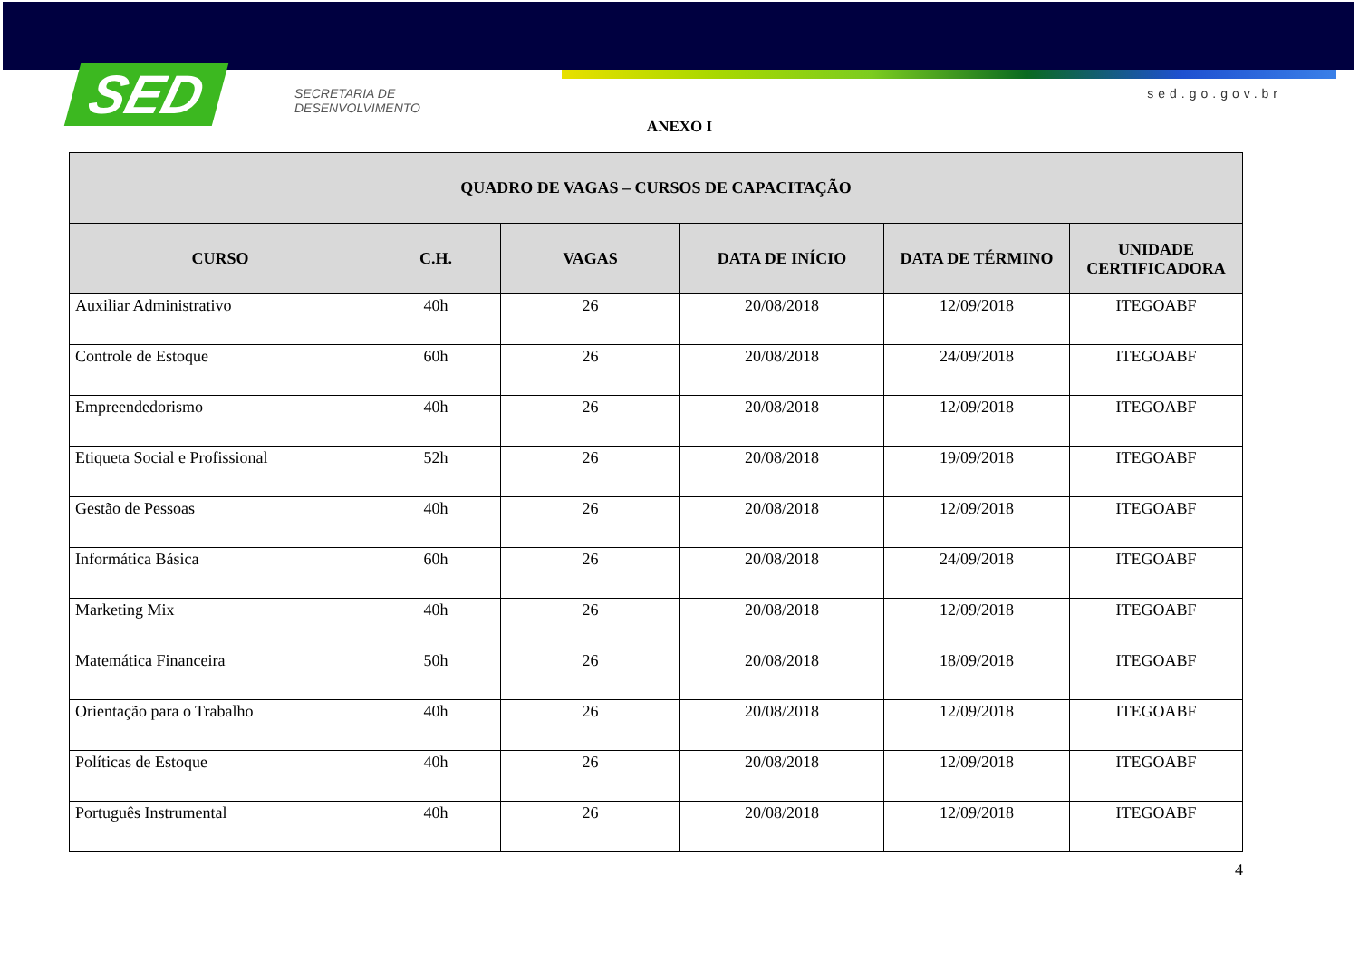SED
SECRETARIA DE
DESENVOLVIMENTO
sed.go.gov.br
ANEXO I
| QUADRO DE VAGAS – CURSOS DE CAPACITAÇÃO | | | | | |
| --- | --- | --- | --- | --- | --- |
| CURSO | C.H. | VAGAS | DATA DE INÍCIO | DATA DE TÉRMINO | UNIDADE CERTIFICADORA |
| Auxiliar Administrativo | 40h | 26 | 20/08/2018 | 12/09/2018 | ITEGOABF |
| Controle de Estoque | 60h | 26 | 20/08/2018 | 24/09/2018 | ITEGOABF |
| Empreendedorismo | 40h | 26 | 20/08/2018 | 12/09/2018 | ITEGOABF |
| Etiqueta Social e Profissional | 52h | 26 | 20/08/2018 | 19/09/2018 | ITEGOABF |
| Gestão de Pessoas | 40h | 26 | 20/08/2018 | 12/09/2018 | ITEGOABF |
| Informática Básica | 60h | 26 | 20/08/2018 | 24/09/2018 | ITEGOABF |
| Marketing Mix | 40h | 26 | 20/08/2018 | 12/09/2018 | ITEGOABF |
| Matemática Financeira | 50h | 26 | 20/08/2018 | 18/09/2018 | ITEGOABF |
| Orientação para o Trabalho | 40h | 26 | 20/08/2018 | 12/09/2018 | ITEGOABF |
| Políticas de Estoque | 40h | 26 | 20/08/2018 | 12/09/2018 | ITEGOABF |
| Português Instrumental | 40h | 26 | 20/08/2018 | 12/09/2018 | ITEGOABF |
4